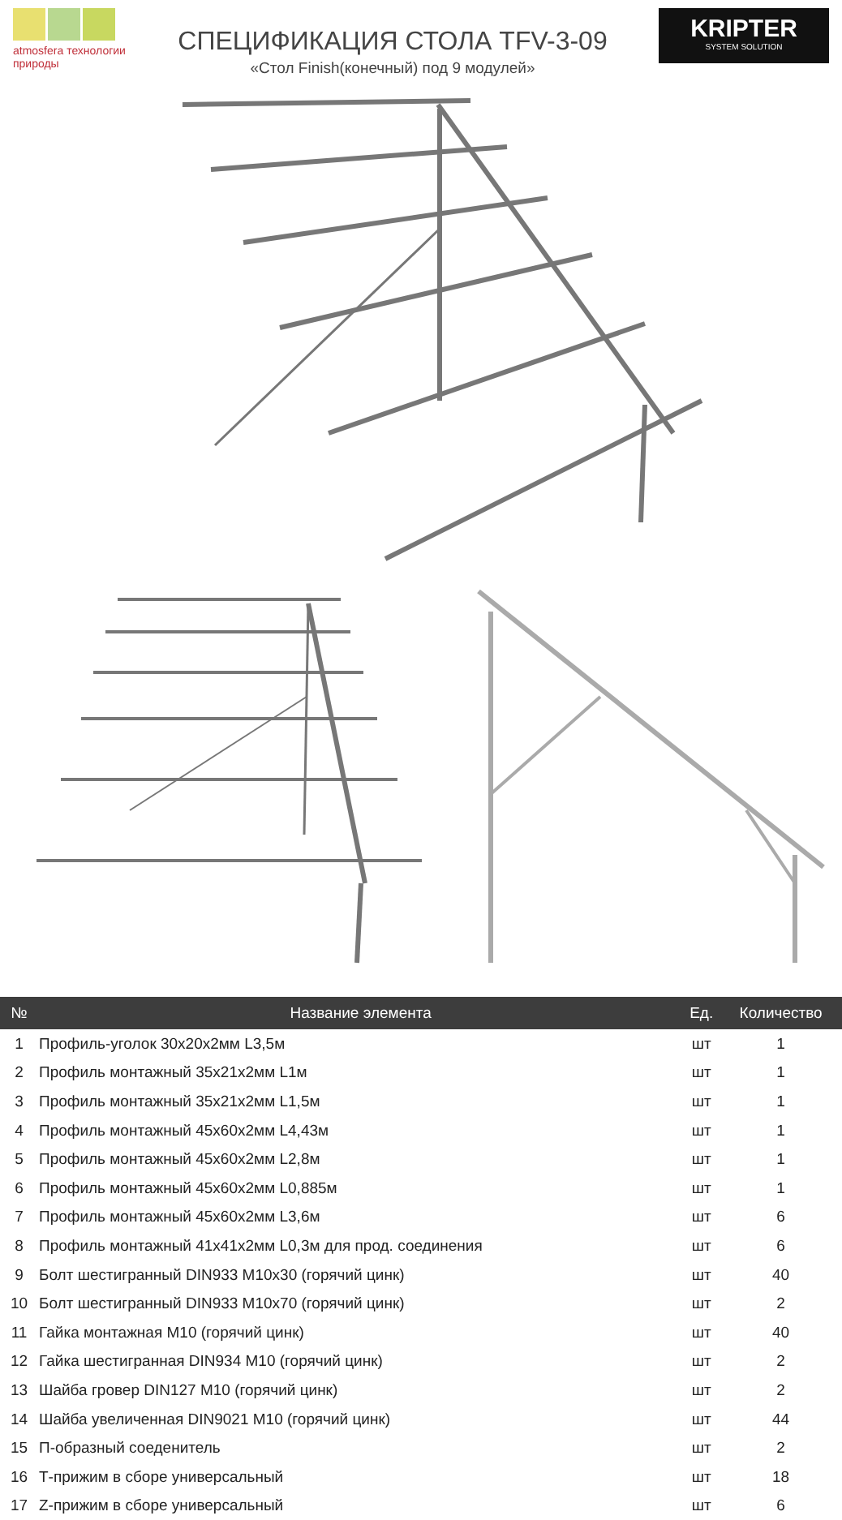atmosfera технологии природы
СПЕЦИФИКАЦИЯ СТОЛА TFV-3-09
«Стол Finish(конечный) под 9 модулей»
KRIPTER
SYSTEM SOLUTION
| № | Название элемента | Ед. | Количество |
| --- | --- | --- | --- |
| 1 | Профиль-уголок 30х20х2мм L3,5м | шт | 1 |
| 2 | Профиль монтажный 35х21х2мм L1м | шт | 1 |
| 3 | Профиль монтажный 35х21х2мм L1,5м | шт | 1 |
| 4 | Профиль монтажный 45х60х2мм L4,43м | шт | 1 |
| 5 | Профиль монтажный 45х60х2мм L2,8м | шт | 1 |
| 6 | Профиль монтажный 45х60х2мм L0,885м | шт | 1 |
| 7 | Профиль монтажный 45х60х2мм L3,6м | шт | 6 |
| 8 | Профиль монтажный 41х41х2мм L0,3м для прод. соединения | шт | 6 |
| 9 | Болт шестигранный DIN933 M10x30 (горячий цинк) | шт | 40 |
| 10 | Болт шестигранный DIN933 M10x70 (горячий цинк) | шт | 2 |
| 11 | Гайка монтажная M10 (горячий цинк) | шт | 40 |
| 12 | Гайка шестигранная DIN934 M10 (горячий цинк) | шт | 2 |
| 13 | Шайба гровер DIN127 M10 (горячий цинк) | шт | 2 |
| 14 | Шайба увеличенная DIN9021 M10 (горячий цинк) | шт | 44 |
| 15 | П-образный соеденитель | шт | 2 |
| 16 | Т-прижим в сборе универсальный | шт | 18 |
| 17 | Z-прижим в сборе универсальный | шт | 6 |